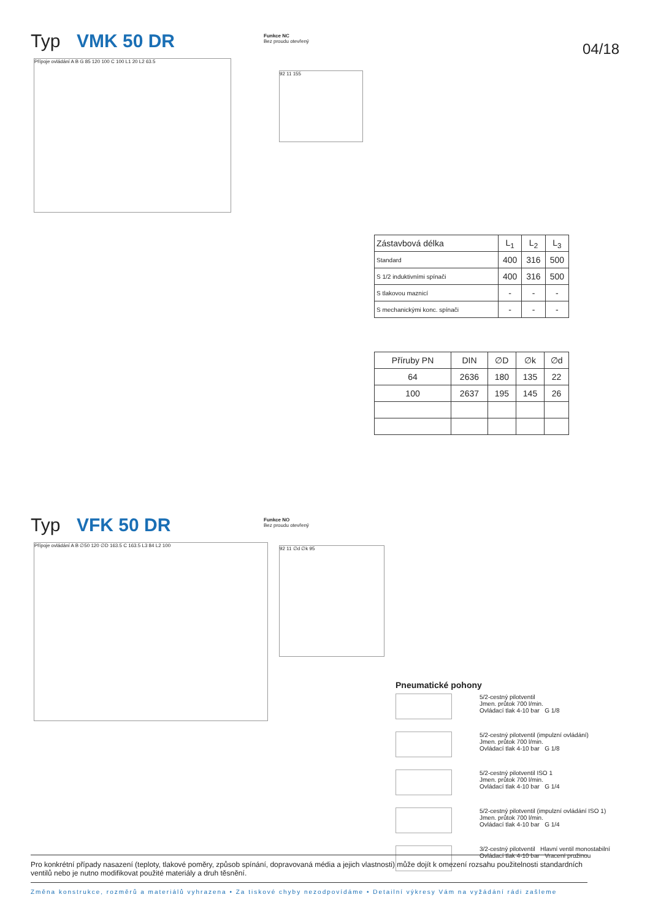Typ VMK 50 DR
Funkce NC
Bez proudu otevřený
04/18
Přípoje ovládání A B G 85 120 100 C 100 L1 20 L2 63.5
92 11 155
| Zástavbová délka | L<sub>1</sub> | L<sub>2</sub> | L<sub>3</sub> |
| Standard | 400 | 316 | 500 |
| S 1/2 induktivními spínači | 400 | 316 | 500 |
| S tlakovou maznicí | - | - | - |
| S mechanickými konc. spínači | - | - | - |
| Příruby PN | DIN | ∅D | ∅k | ∅d |
| 64 | 2636 | 180 | 135 | 22 |
| 100 | 2637 | 195 | 145 | 26 |
Typ VFK 50 DR
Funkce NO
Bez proudu otevřený
Přípoje ovládání A B ∅50 120 ∅D 163.5 C 163.5 L3 84 L2 100
92 11 ∅d ∅k 95
Pneumatické pohony
5/2-cestný pilotventil
Jmen. průtok 700 l/min.
Ovládací tlak 4-10 bar G 1/8
5/2-cestný pilotventil (impulzní ovládání)
Jmen. průtok 700 l/min.
Ovládací tlak 4-10 bar G 1/8
5/2-cestný pilotventil ISO 1
Jmen. průtok 700 l/min.
Ovládací tlak 4-10 bar G 1/4
5/2-cestný pilotventil (impulzní ovládání ISO 1)
Jmen. průtok 700 l/min.
Ovládací tlak 4-10 bar G 1/4
3/2-cestný pilotventil Hlavní ventil monostabilní
Ovládací tlak 4-10 bar Vracení pružinou
Pro konkrétní případy nasazení (teploty, tlakové poměry, způsob spínání, dopravovaná média a jejich vlastnosti) může dojít k omezení rozsahu použitelnosti standardních ventilů nebo je nutno modifikovat použité materiály a druh těsnění.
Změna konstrukce, rozměrů a materiálů vyhrazena • Za tiskové chyby nezodpovídáme • Detailní výkresy Vám na vyžádání rádi zašleme